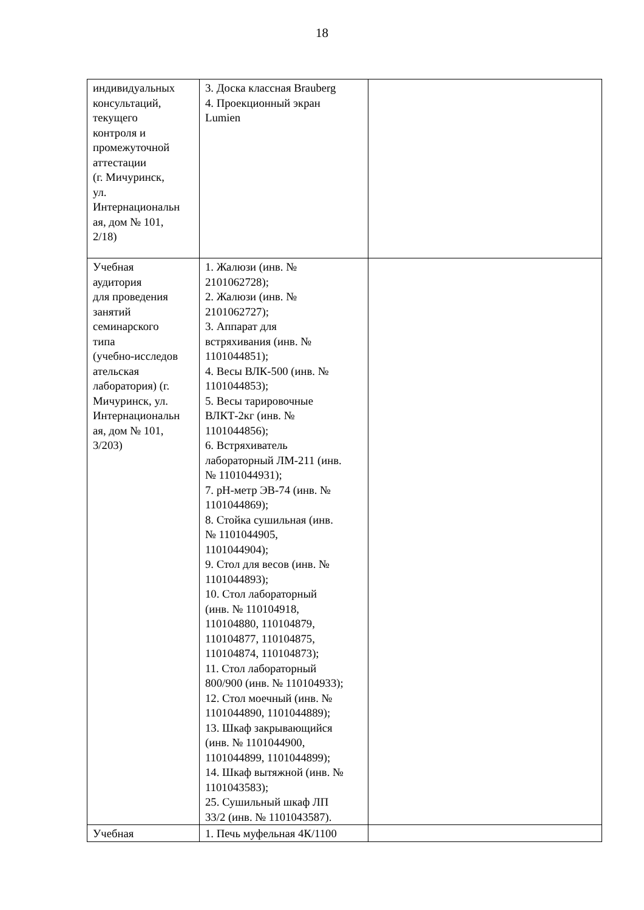18
| индивидуальных консультаций, текущего контроля и промежуточной аттестации (г. Мичуринск, ул. Интернациональн ая, дом № 101, 2/18) | 3. Доска классная Brauberg 4. Проекционный экран Lumien | |
| Учебная аудитория для проведения занятий семинарского типа (учебно-исследов ательская лаборатория) (г. Мичуринск, ул. Интернациональн ая, дом № 101, 3/203) | 1. Жалюзи (инв. № 2101062728); 2. Жалюзи (инв. № 2101062727); 3. Аппарат для встряхивания (инв. № 1101044851); 4. Весы ВЛК-500 (инв. № 1101044853); 5. Весы тарировочные ВЛКТ-2кг (инв. № 1101044856); 6. Встряхиватель лабораторный ЛМ-211 (инв. № 1101044931); 7. pH-метр ЭВ-74 (инв. № 1101044869); 8. Стойка сушильная (инв. № 1101044905, 1101044904); 9. Стол для весов (инв. № 1101044893); 10. Стол лабораторный (инв. № 110104918, 110104880, 110104879, 110104877, 110104875, 110104874, 110104873); 11. Стол лабораторный 800/900 (инв. № 110104933); 12. Стол моечный (инв. № 1101044890, 1101044889); 13. Шкаф закрывающийся (инв. № 1101044900, 1101044899, 1101044899); 14. Шкаф вытяжной (инв. № 1101043583); 25. Сушильный шкаф ЛП 33/2 (инв. № 1101043587). | |
| Учебная | 1. Печь муфельная 4К/1100 | |